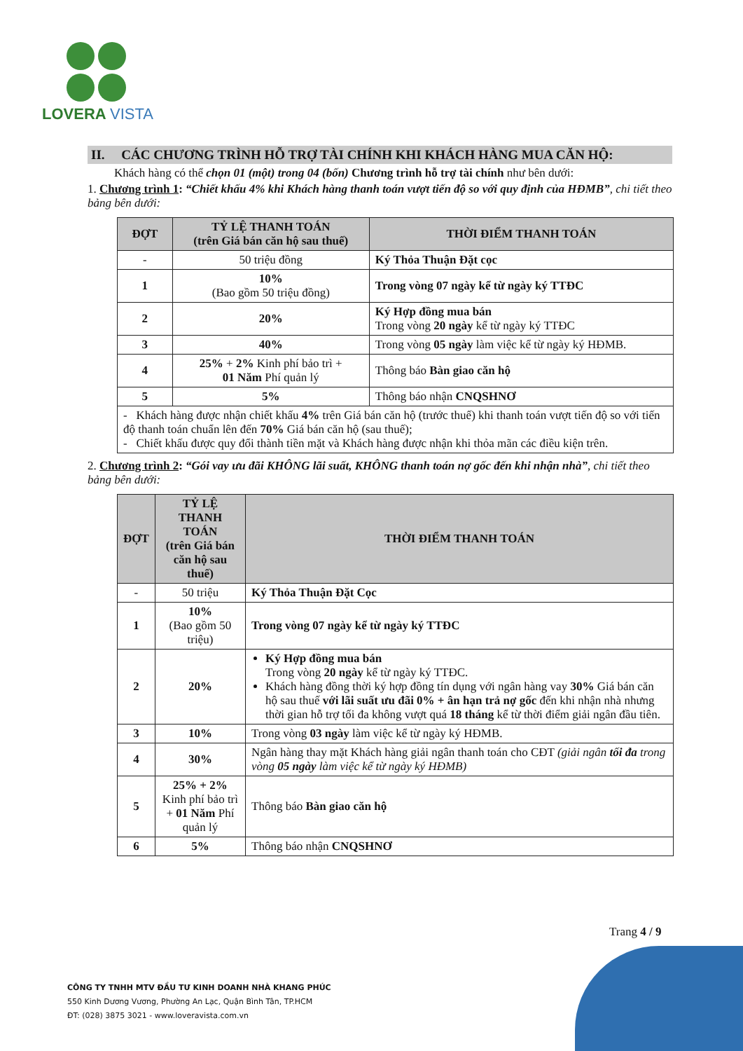LOVERA VISTA
II. CÁC CHƯƠNG TRÌNH HỖ TRỢ TÀI CHÍNH KHI KHÁCH HÀNG MUA CĂN HỘ:
Khách hàng có thể chọn 01 (một) trong 04 (bốn) Chương trình hỗ trợ tài chính như bên dưới:
1. Chương trình 1: “Chiết khấu 4% khi Khách hàng thanh toán vượt tiến độ so với quy định của HĐMB”, chi tiết theo bảng bên dưới:
| ĐỢT | TỶ LỆ THANH TOÁN (trên Giá bán căn hộ sau thuế) | THỜI ĐIỂM THANH TOÁN |
| --- | --- | --- |
| - | 50 triệu đồng | Ký Thỏa Thuận Đặt cọc |
| 1 | 10% (Bao gồm 50 triệu đồng) | Trong vòng 07 ngày kể từ ngày ký TTĐC |
| 2 | 20% | Ký Hợp đồng mua bán Trong vòng 20 ngày kể từ ngày ký TTĐC |
| 3 | 40% | Trong vòng 05 ngày làm việc kể từ ngày ký HĐMB. |
| 4 | 25% + 2% Kinh phí bảo trì + 01 Năm Phí quản lý | Thông báo Bàn giao căn hộ |
| 5 | 5% | Thông báo nhận CNQSHNƠ |
| - Khách hàng được nhận chiết khấu 4% trên Giá bán căn hộ (trước thuế) khi thanh toán vượt tiến độ so với tiến độ thanh toán chuẩn lên đến 70% Giá bán căn hộ (sau thuế); - Chiết khấu được quy đổi thành tiền mặt và Khách hàng được nhận khi thỏa mãn các điều kiện trên. | | |
2. Chương trình 2: “Gói vay ưu đãi KHÔNG lãi suất, KHÔNG thanh toán nợ gốc đến khi nhận nhà”, chi tiết theo bảng bên dưới:
| ĐỢT | TỶ LỆ THANH TOÁN (trên Giá bán căn hộ sau thuế) | THỜI ĐIỂM THANH TOÁN |
| --- | --- | --- |
| - | 50 triệu | Ký Thỏa Thuận Đặt Cọc |
| 1 | 10% (Bao gồm 50 triệu) | Trong vòng 07 ngày kể từ ngày ký TTĐC |
| 2 | 20% | Ký Hợp đồng mua bán Trong vòng 20 ngày kể từ ngày ký TTĐC. Khách hàng đồng thời ký hợp đồng tín dụng với ngân hàng vay 30% Giá bán căn hộ sau thuế với lãi suất ưu đãi 0% + ân hạn trả nợ gốc đến khi nhận nhà nhưng thời gian hỗ trợ tối đa không vượt quá 18 tháng kể từ thời điểm giải ngân đầu tiên. |
| 3 | 10% | Trong vòng 03 ngày làm việc kể từ ngày ký HĐMB. |
| 4 | 30% | Ngân hàng thay mặt Khách hàng giải ngân thanh toán cho CĐT (giải ngân tối đa trong vòng 05 ngày làm việc kể từ ngày ký HĐMB) |
| 5 | 25% + 2% Kinh phí bảo trì + 01 Năm Phí quản lý | Thông báo Bàn giao căn hộ |
| 6 | 5% | Thông báo nhận CNQSHNƠ |
Trang 4 / 9
CÔNG TY TNHH MTV ĐẦU TƯ KINH DOANH NHÀ KHANG PHÚC
550 Kinh Dương Vương, Phường An Lạc, Quận Bình Tân, TP.HCM
ĐT: (028) 3875 3021 - www.loveravista.com.vn